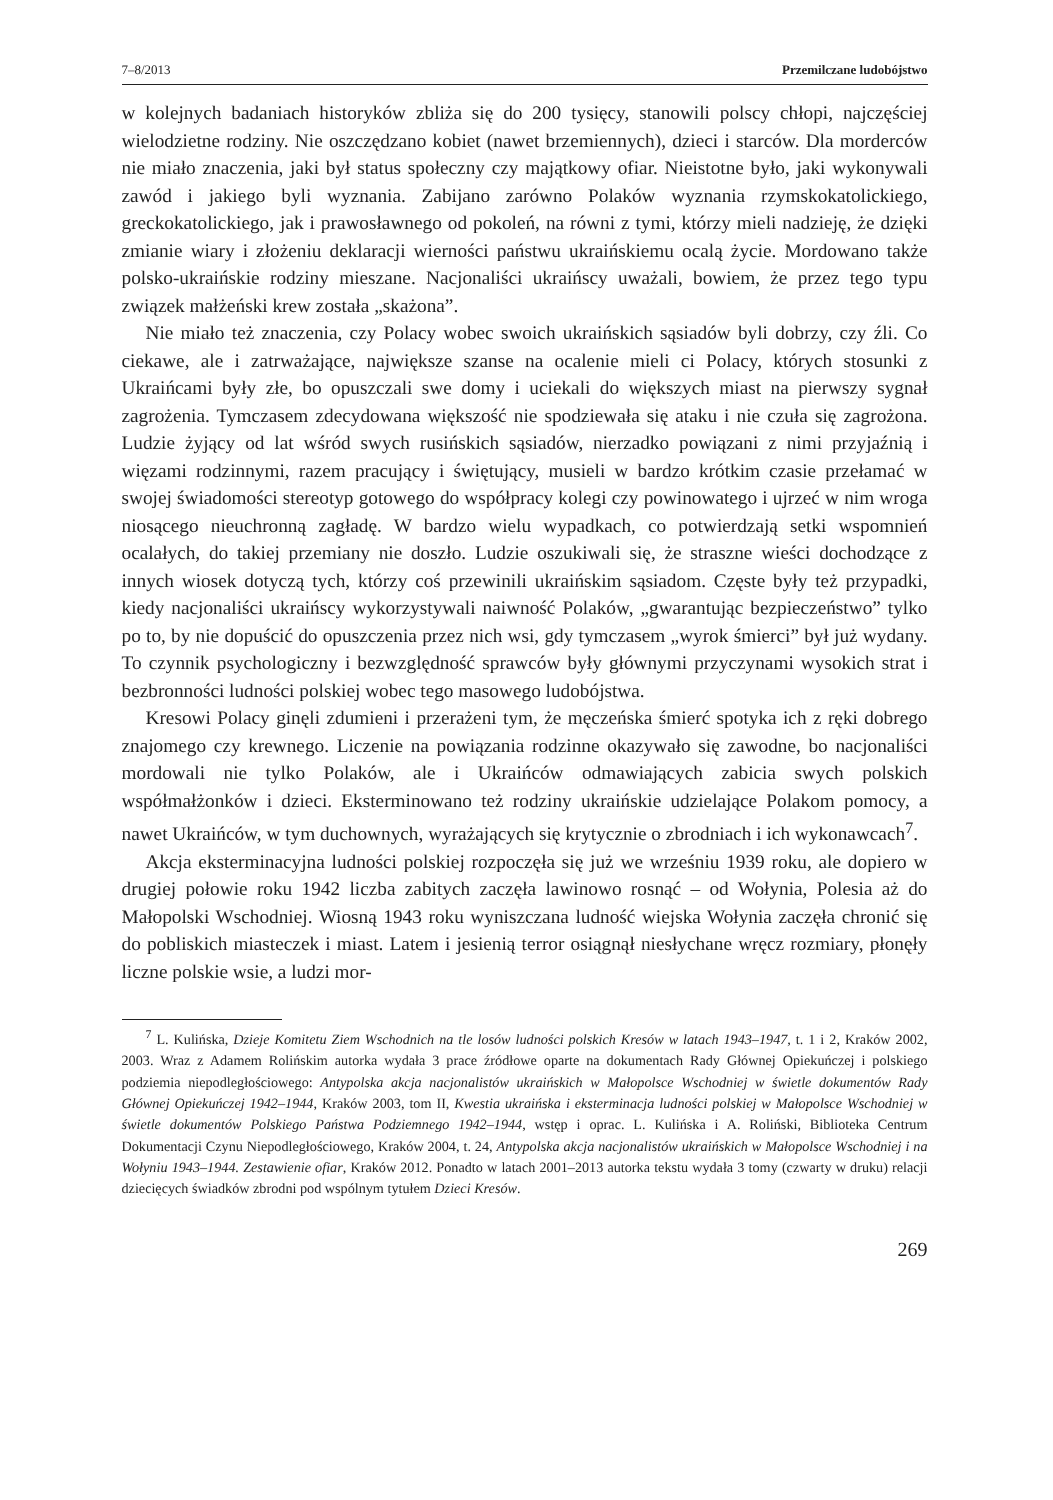7–8/2013 Przemilczane ludobójstwo
w kolejnych badaniach historyków zbliża się do 200 tysięcy, stanowili polscy chłopi, najczęściej wielodzietne rodziny. Nie oszczędzano kobiet (nawet brzemiennych), dzieci i starców. Dla morderców nie miało znaczenia, jaki był status społeczny czy majątkowy ofiar. Nieistotne było, jaki wykonywali zawód i jakiego byli wyznania. Zabijano zarówno Polaków wyznania rzymskokatolickiego, greckokatolickiego, jak i prawosławnego od pokoleń, na równi z tymi, którzy mieli nadzieję, że dzięki zmianie wiary i złożeniu deklaracji wierności państwu ukraińskiemu ocalą życie. Mordowano także polsko-ukraińskie rodziny mieszane. Nacjonaliści ukraińscy uważali, bowiem, że przez tego typu związek małżeński krew została „skażona”.
Nie miało też znaczenia, czy Polacy wobec swoich ukraińskich sąsiadów byli dobrzy, czy źli. Co ciekawe, ale i zatrważające, największe szanse na ocalenie mieli ci Polacy, których stosunki z Ukraińcami były złe, bo opuszczali swe domy i uciekali do większych miast na pierwszy sygnał zagrożenia. Tymczasem zdecydowana większość nie spodziewała się ataku i nie czuła się zagrożona. Ludzie żyjący od lat wśród swych rusińskich sąsiadów, nierzadko powiązani z nimi przyjaźnią i więzami rodzinnymi, razem pracujący i świętujący, musieli w bardzo krótkim czasie przełamać w swojej świadomości stereotyp gotowego do współpracy kolegi czy powinowatego i ujrzeć w nim wroga niosącego nieuchronną zagładę. W bardzo wielu wypadkach, co potwierdzają setki wspomnień ocalałych, do takiej przemiany nie doszło. Ludzie oszukiwali się, że straszne wieści dochodzące z innych wiosek dotyczą tych, którzy coś przewinili ukraińskim sąsiadom. Częste były też przypadki, kiedy nacjonaliści ukraińscy wykorzystywali naiwność Polaków, „gwarantując bezpieczeństwo” tylko po to, by nie dopuścić do opuszczenia przez nich wsi, gdy tymczasem „wyrok śmierci” był już wydany. To czynnik psychologiczny i bezwzględność sprawców były głównymi przyczynami wysokich strat i bezbronności ludności polskiej wobec tego masowego ludobójstwa.
Kresowi Polacy ginęli zdumieni i przerażeni tym, że męczeńska śmierć spotyka ich z ręki dobrego znajomego czy krewnego. Liczenie na powiązania rodzinne okazywało się zawodne, bo nacjonaliści mordowali nie tylko Polaków, ale i Ukraińców odmawiających zabicia swych polskich współmałżonków i dzieci. Eksterminowano też rodziny ukraińskie udzielające Polakom pomocy, a nawet Ukraińców, w tym duchownych, wyrażających się krytycznie o zbrodniach i ich wykonawcach<sup>7</sup>.
Akcja eksterminacyjna ludności polskiej rozpoczęła się już we wrześniu 1939 roku, ale dopiero w drugiej połowie roku 1942 liczba zabitych zaczęła lawinowo rosnąć – od Wołynia, Polesia aż do Małopolski Wschodniej. Wiosną 1943 roku wyniszczana ludność wiejska Wołynia zaczęła chronić się do pobliskich miasteczek i miast. Latem i jesienią terror osiągnął niesłychane wręcz rozmiary, płonęły liczne polskie wsie, a ludzi mor-
<sup>7</sup> L. Kulińska, Dzieje Komitetu Ziem Wschodnich na tle losów ludności polskich Kresów w latach 1943–1947, t. 1 i 2, Kraków 2002, 2003. Wraz z Adamem Rolińskim autorka wydała 3 prace źródłowe oparte na dokumentach Rady Głównej Opiekuńczej i polskiego podziemia niepodległościowego: Antypolska akcja nacjonalistów ukraińskich w Małopolsce Wschodniej w świetle dokumentów Rady Głównej Opiekuńczej 1942–1944, Kraków 2003, tom II, Kwestia ukraińska i eksterminacja ludności polskiej w Małopolsce Wschodniej w świetle dokumentów Polskiego Państwa Podziemnego 1942–1944, wstęp i oprac. L. Kulińska i A. Roliński, Biblioteka Centrum Dokumentacji Czynu Niepodległościowego, Kraków 2004, t. 24, Antypolska akcja nacjonalistów ukraińskich w Małopolsce Wschodniej i na Wołyniu 1943–1944. Zestawienie ofiar, Kraków 2012. Ponadto w latach 2001–2013 autorka tekstu wydała 3 tomy (czwarty w druku) relacji dziecięcych świadków zbrodni pod wspólnym tytułem Dzieci Kresów.
269